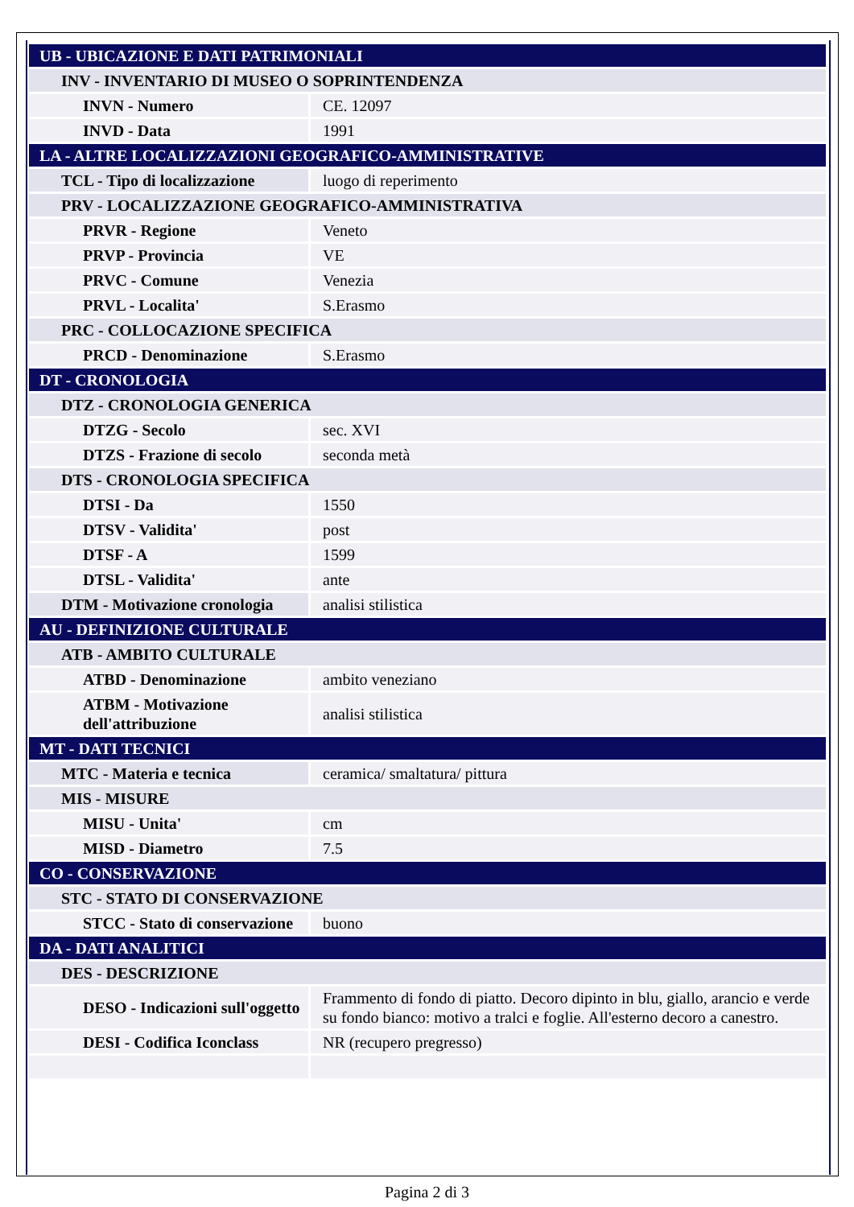| UB - UBICAZIONE E DATI PATRIMONIALI | |
| INV - INVENTARIO DI MUSEO O SOPRINTENDENZA | |
| INVN - Numero | CE. 12097 |
| INVD - Data | 1991 |
| LA - ALTRE LOCALIZZAZIONI GEOGRAFICO-AMMINISTRATIVE | |
| TCL - Tipo di localizzazione | luogo di reperimento |
| PRV - LOCALIZZAZIONE GEOGRAFICO-AMMINISTRATIVA | |
| PRVR - Regione | Veneto |
| PRVP - Provincia | VE |
| PRVC - Comune | Venezia |
| PRVL - Localita' | S.Erasmo |
| PRC - COLLOCAZIONE SPECIFICA | |
| PRCD - Denominazione | S.Erasmo |
| DT - CRONOLOGIA | |
| DTZ - CRONOLOGIA GENERICA | |
| DTZG - Secolo | sec. XVI |
| DTZS - Frazione di secolo | seconda metà |
| DTS - CRONOLOGIA SPECIFICA | |
| DTSI - Da | 1550 |
| DTSV - Validita' | post |
| DTSF - A | 1599 |
| DTSL - Validita' | ante |
| DTM - Motivazione cronologia | analisi stilistica |
| AU - DEFINIZIONE CULTURALE | |
| ATB - AMBITO CULTURALE | |
| ATBD - Denominazione | ambito veneziano |
| ATBM - Motivazione dell'attribuzione | analisi stilistica |
| MT - DATI TECNICI | |
| MTC - Materia e tecnica | ceramica/ smaltatura/ pittura |
| MIS - MISURE | |
| MISU - Unita' | cm |
| MISD - Diametro | 7.5 |
| CO - CONSERVAZIONE | |
| STC - STATO DI CONSERVAZIONE | |
| STCC - Stato di conservazione | buono |
| DA - DATI ANALITICI | |
| DES - DESCRIZIONE | |
| DESO - Indicazioni sull'oggetto | Frammento di fondo di piatto. Decoro dipinto in blu, giallo, arancio e verde su fondo bianco: motivo a tralci e foglie. All'esterno decoro a canestro. |
| DESI - Codifica Iconclass | NR (recupero pregresso) |
Pagina 2 di 3